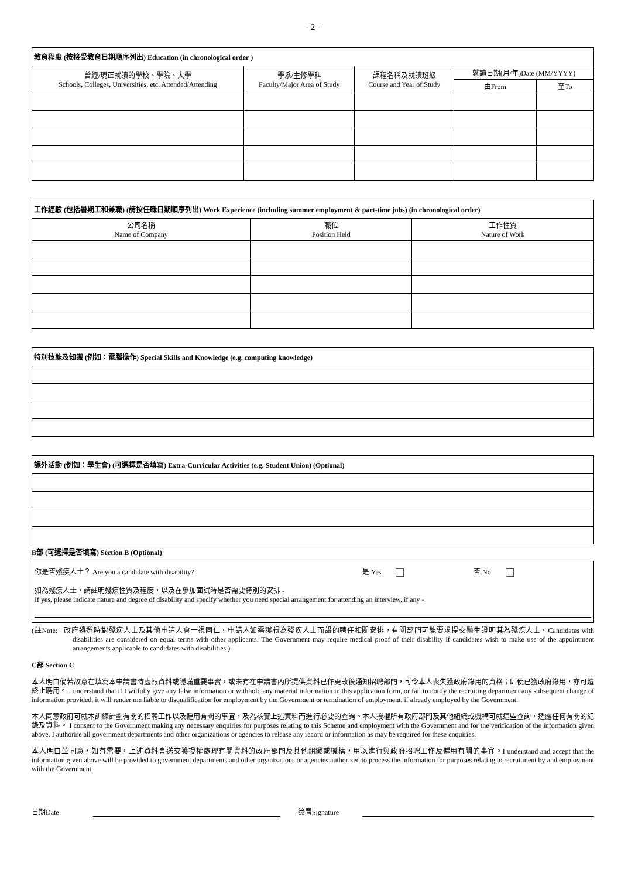- 2 -
| 教育程度 (按接受教育日期順序列出) Education (in chronological order ) | | | | |
| --- | --- | --- | --- | --- |
| 曾經/現正就讀的學校、學院、大學 Schools, Colleges, Universities, etc. Attended/Attending | 學系/主修學科 Faculty/Major Area of Study | 課程名稱及就讀班級 Course and Year of Study | 就讀日期(月/年)Date (MM/YYYY) | |
| | | | 由From | 至To |
| 工作經驗 (包括暑期工和兼職) (請按任職日期順序列出) Work Experience (including summer employment & part-time jobs) (in chronological order) | | |
| --- | --- | --- |
| 公司名稱 Name of Company | 職位 Position Held | 工作性質 Nature of Work |
| 特別技能及知識 (例如：電腦操作) Special Skills and Knowledge (e.g. computing knowledge) |
| --- |
| 課外活動 (例如：學生會) (可選擇是否填寫) Extra-Curricular Activities (e.g. Student Union) (Optional) |
| --- |
B部 (可選擇是否填寫) Section B (Optional)
你是否殘疾人士？ Are you a candidate with disability? 是 Yes 否 No
如為殘疾人士，請註明殘疾性質及程度，以及在參加面試時是否需要特別的安排 -
If yes, please indicate nature and degree of disability and specify whether you need special arrangement for attending an interview, if any -
(註Note: 政府遴選時對殘疾人士及其他申請人會一視同仁。申請人如需獲得為殘疾人士而設的聘任相關安排，有關部門可能要求提交醫生證明其為殘疾人士。Candidates with disabilities are considered on equal terms with other applicants. The Government may require medical proof of their disability if candidates wish to make use of the appointment arrangements applicable to candidates with disabilities.)
C部 Section C
本人明白倘若故意在填寫本申請書時虛報資料或隱瞞重要事實，或未有在申請書內所提供資料已作更改後通知招聘部門，可令本人喪失獲政府錄用的資格；即使已獲政府錄用，亦可遭終止聘用。 I understand that if I wilfully give any false information or withhold any material information in this application form, or fail to notify the recruiting department any subsequent change of information provided, it will render me liable to disqualification for employment by the Government or termination of employment, if already employed by the Government.
本人同意政府可就本訓練計劃有關的招聘工作以及僱用有關的事宜，及為核實上述資料而進行必要的查詢。本人授權所有政府部門及其他組織或機構可就這些查詢，透露任何有關的紀錄及資料。 I consent to the Government making any necessary enquiries for purposes relating to this Scheme and employment with the Government and for the verification of the information given above. I authorise all government departments and other organizations or agencies to release any record or information as may be required for these enquiries.
本人明白並同意，如有需要，上述資料會送交獲授權處理有關資料的政府部門及其他組織或機構，用以進行與政府招聘工作及僱用有關的事宜。I understand and accept that the information given above will be provided to government departments and other organizations or agencies authorized to process the information for purposes relating to recruitment by and employment with the Government.
日期Date 簽署Signature